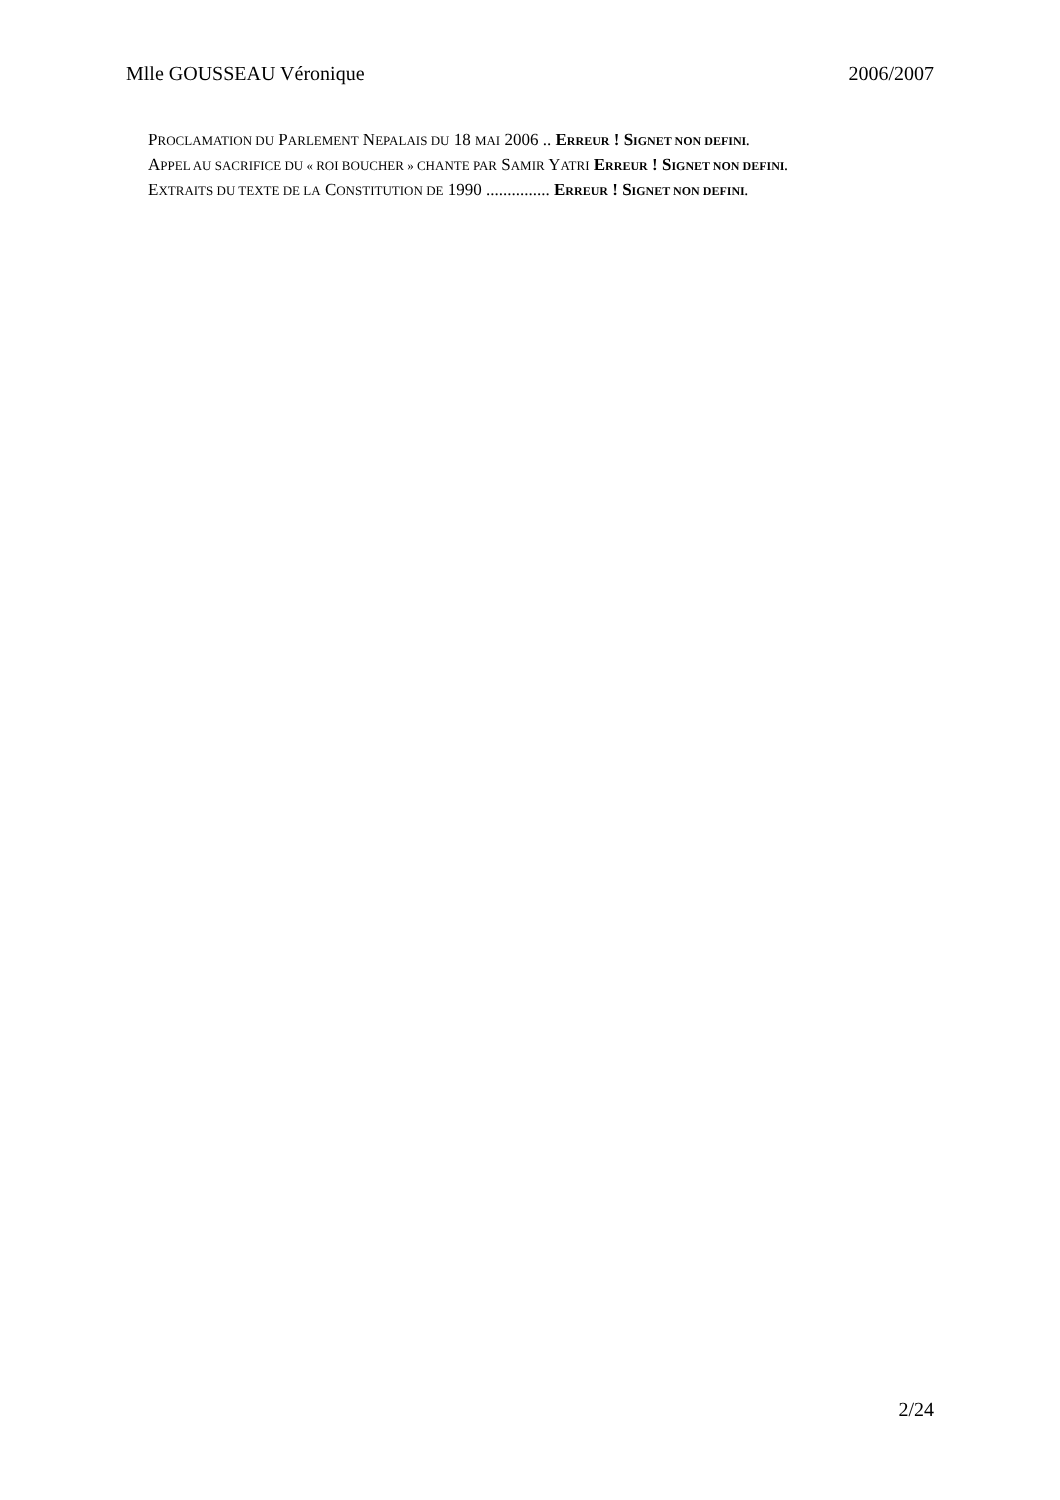Mlle GOUSSEAU Véronique 2006/2007
PROCLAMATION DU PARLEMENT NEPALAIS DU 18 MAI 2006 .. ERREUR ! SIGNET NON DEFINI.
APPEL AU SACRIFICE DU « ROI BOUCHER » CHANTE PAR SAMIR YATRI ERREUR ! SIGNET NON DEFINI.
EXTRAITS DU TEXTE DE LA CONSTITUTION DE 1990 ............... ERREUR ! SIGNET NON DEFINI.
2/24